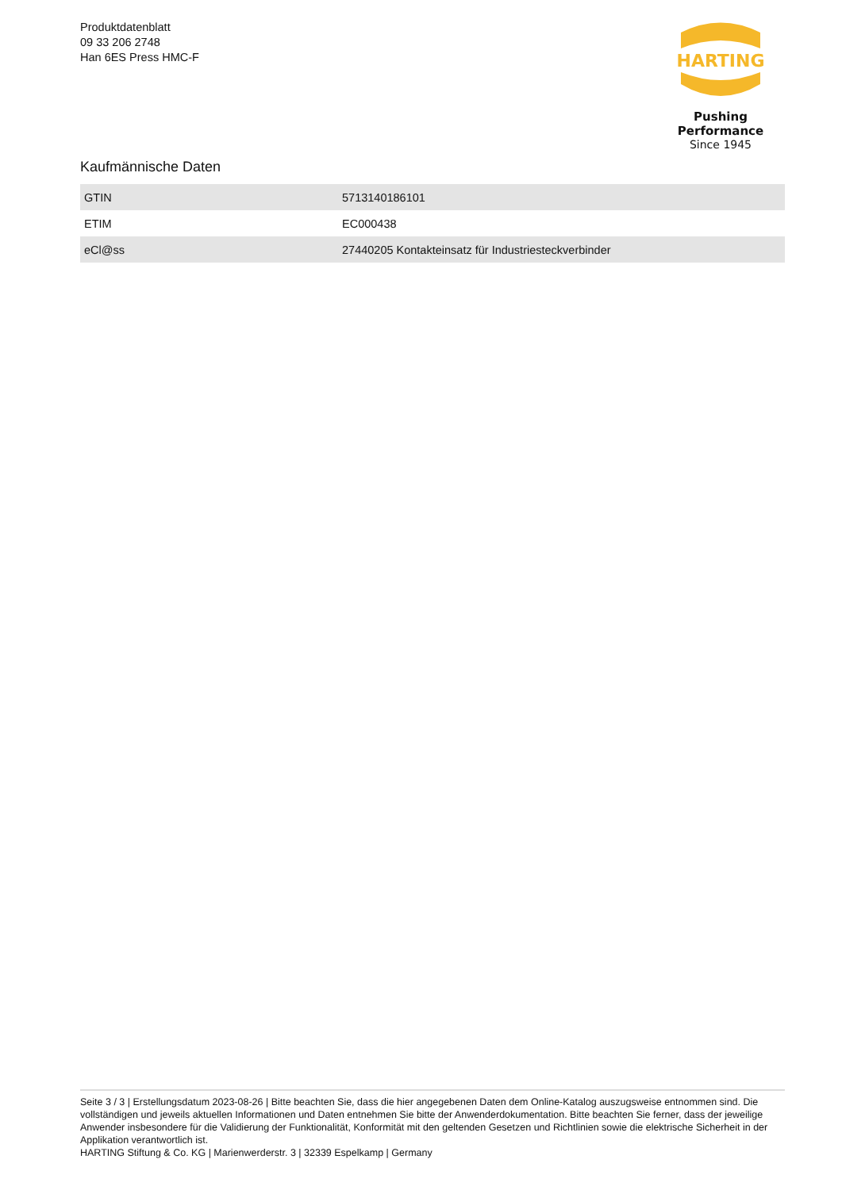Produktdatenblatt
09 33 206 2748
Han 6ES Press HMC-F
HARTING
Pushing Performance
Since 1945
Kaufmännische Daten
| GTIN | 5713140186101 |
| ETIM | EC000438 |
| eCl@ss | 27440205 Kontakteinsatz für Industriesteckverbinder |
Seite 3 / 3 | Erstellungsdatum 2023-08-26 | Bitte beachten Sie, dass die hier angegebenen Daten dem Online-Katalog auszugsweise entnommen sind. Die vollständigen und jeweils aktuellen Informationen und Daten entnehmen Sie bitte der Anwenderdokumentation. Bitte beachten Sie ferner, dass der jeweilige Anwender insbesondere für die Validierung der Funktionalität, Konformität mit den geltenden Gesetzen und Richtlinien sowie die elektrische Sicherheit in der Applikation verantwortlich ist.
HARTING Stiftung & Co. KG | Marienwerderstr. 3 | 32339 Espelkamp | Germany